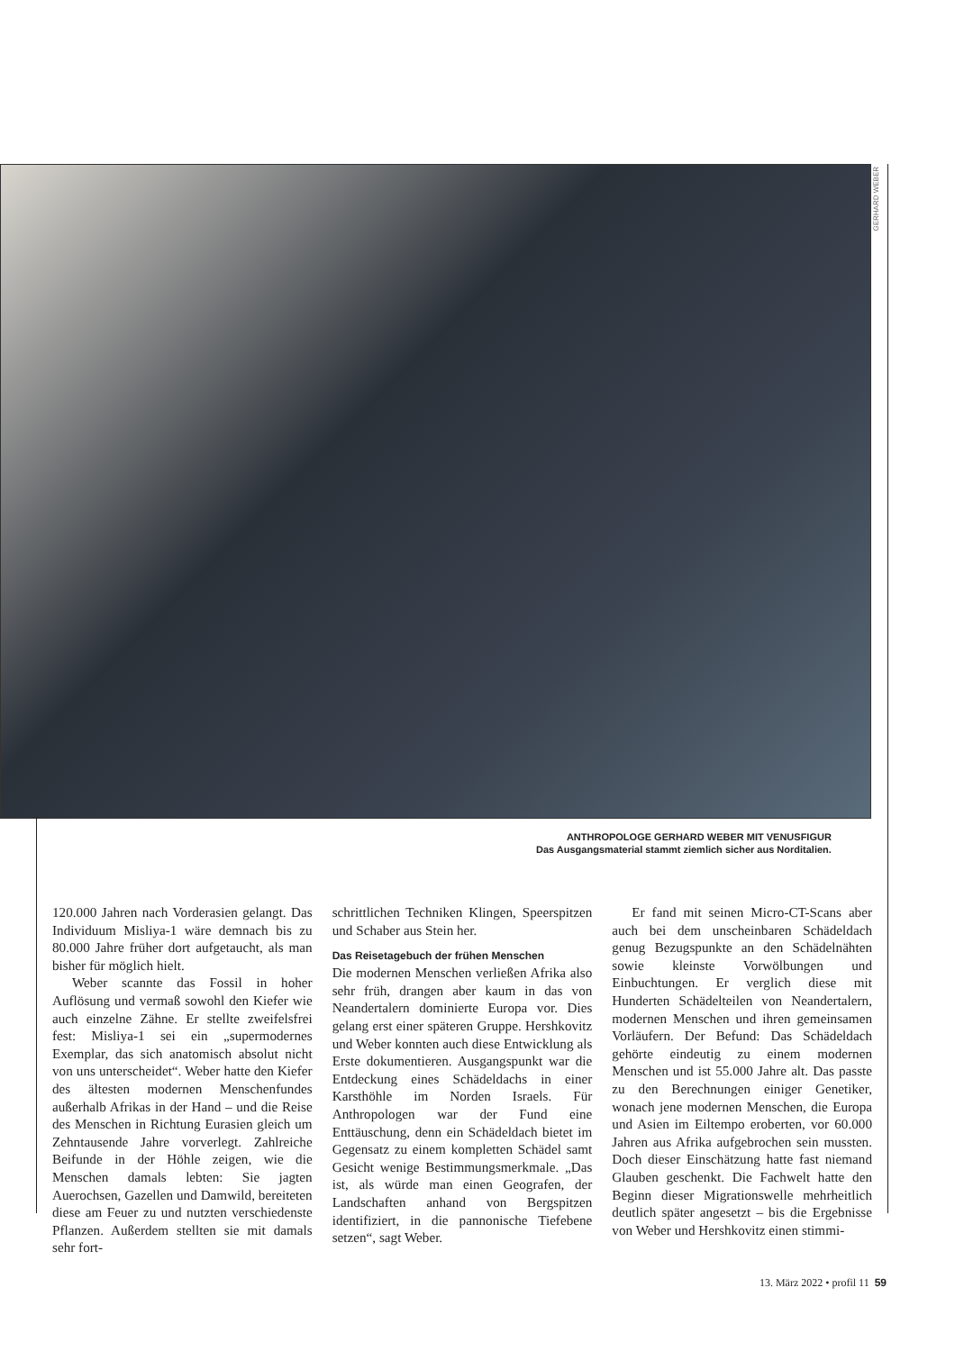GERHARD WEBER
ANTHROPOLOGE GERHARD WEBER MIT VENUSFIGUR
Das Ausgangsmaterial stammt ziemlich sicher aus Norditalien.
120.000 Jahren nach Vorderasien gelangt. Das Individuum Misliya-1 wäre demnach bis zu 80.000 Jahre früher dort aufgetaucht, als man bisher für möglich hielt.
Weber scannte das Fossil in hoher Auflösung und vermaß sowohl den Kiefer wie auch einzelne Zähne. Er stellte zweifelsfrei fest: Misliya-1 sei ein „supermodernes Exemplar, das sich anatomisch absolut nicht von uns unterscheidet“. Weber hatte den Kiefer des ältesten modernen Menschenfundes außerhalb Afrikas in der Hand – und die Reise des Menschen in Richtung Eurasien gleich um Zehntausende Jahre vorverlegt. Zahlreiche Beifunde in der Höhle zeigen, wie die Menschen damals lebten: Sie jagten Auerochsen, Gazellen und Damwild, bereiteten diese am Feuer zu und nutzten verschiedenste Pflanzen. Außerdem stellten sie mit damals sehr fort-
schrittlichen Techniken Klingen, Speerspitzen und Schaber aus Stein her.
Das Reisetagebuch der frühen Menschen
Die modernen Menschen verließen Afrika also sehr früh, drangen aber kaum in das von Neandertalern dominierte Europa vor. Dies gelang erst einer späteren Gruppe. Hershkovitz und Weber konnten auch diese Entwicklung als Erste dokumentieren. Ausgangspunkt war die Entdeckung eines Schädeldachs in einer Karsthöhle im Norden Israels. Für Anthropologen war der Fund eine Enttäuschung, denn ein Schädeldach bietet im Gegensatz zu einem kompletten Schädel samt Gesicht wenige Bestimmungsmerkmale. „Das ist, als würde man einen Geografen, der Landschaften anhand von Bergspitzen identifiziert, in die pannonische Tiefebene setzen“, sagt Weber.
Er fand mit seinen Micro-CT-Scans aber auch bei dem unscheinbaren Schädeldach genug Bezugspunkte an den Schädelnähten sowie kleinste Vorwölbungen und Einbuchtungen. Er verglich diese mit Hunderten Schädelteilen von Neandertalern, modernen Menschen und ihren gemeinsamen Vorläufern. Der Befund: Das Schädeldach gehörte eindeutig zu einem modernen Menschen und ist 55.000 Jahre alt. Das passte zu den Berechnungen einiger Genetiker, wonach jene modernen Menschen, die Europa und Asien im Eiltempo eroberten, vor 60.000 Jahren aus Afrika aufgebrochen sein mussten. Doch dieser Einschätzung hatte fast niemand Glauben geschenkt. Die Fachwelt hatte den Beginn dieser Migrationswelle mehrheitlich deutlich später angesetzt – bis die Ergebnisse von Weber und Hershkovitz einen stimmi-
13. März 2022 • profil 11 59